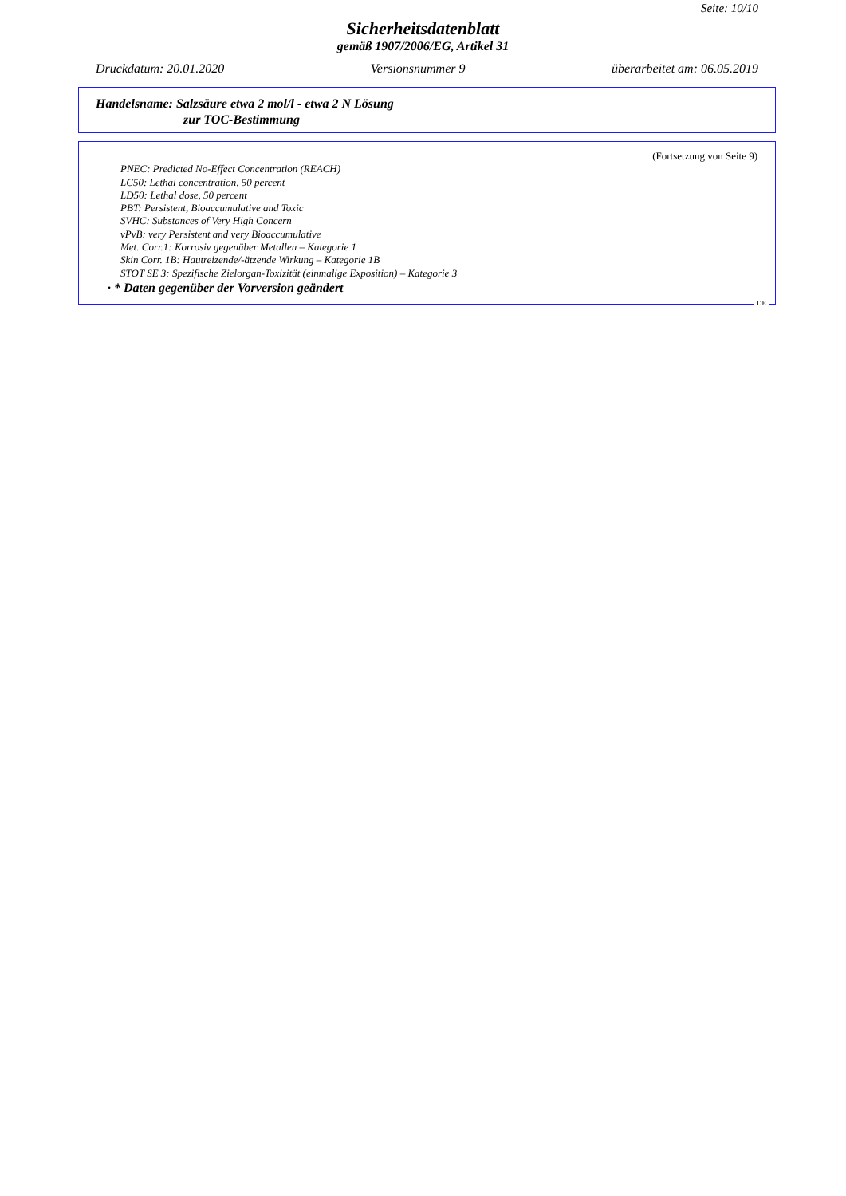Seite: 10/10
Sicherheitsdatenblatt
gemäß 1907/2006/EG, Artikel 31
Druckdatum: 20.01.2020 Versionsnummer 9 überarbeitet am: 06.05.2019
Handelsname: Salzsäure etwa 2 mol/l - etwa 2 N Lösung
zur TOC-Bestimmung
(Fortsetzung von Seite 9)
PNEC: Predicted No-Effect Concentration (REACH)
LC50: Lethal concentration, 50 percent
LD50: Lethal dose, 50 percent
PBT: Persistent, Bioaccumulative and Toxic
SVHC: Substances of Very High Concern
vPvB: very Persistent and very Bioaccumulative
Met. Corr.1: Korrosiv gegenüber Metallen – Kategorie 1
Skin Corr. 1B: Hautreizende/-ätzende Wirkung – Kategorie 1B
STOT SE 3: Spezifische Zielorgan-Toxizität (einmalige Exposition) – Kategorie 3
· * Daten gegenüber der Vorversion geändert
DE